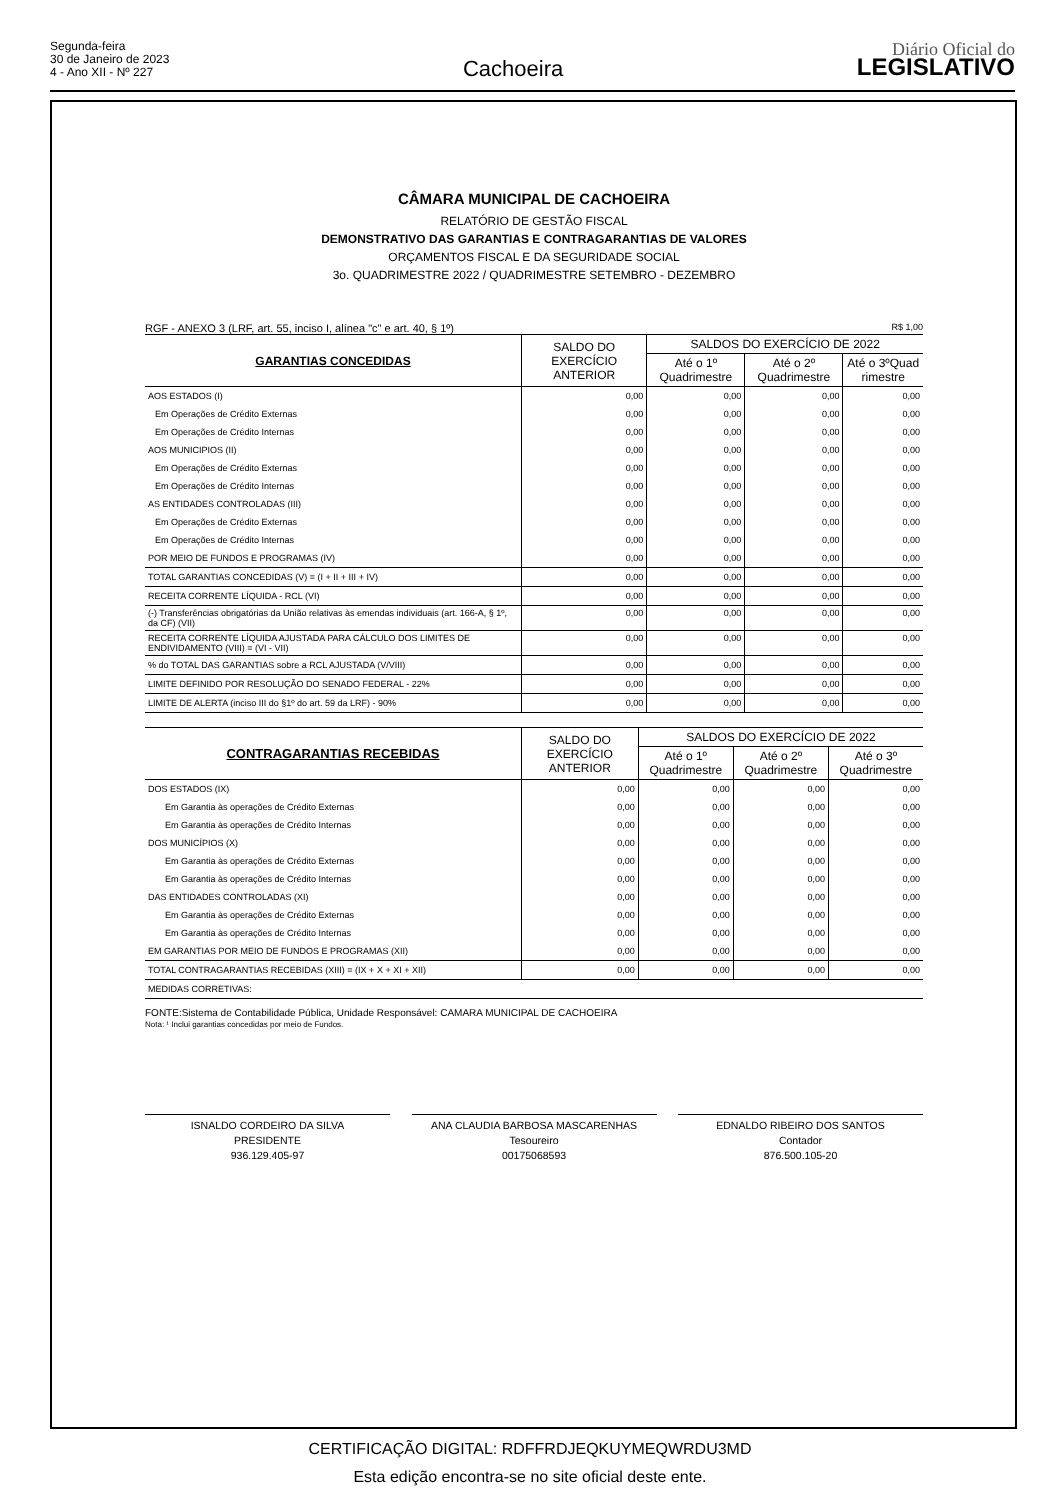Segunda-feira
30 de Janeiro de 2023
4 - Ano XII - Nº 227
Cachoeira
Diário Oficial do
LEGISLATIVO
CÂMARA MUNICIPAL DE CACHOEIRA
RELATÓRIO DE GESTÃO FISCAL
DEMONSTRATIVO DAS GARANTIAS E CONTRAGARANTIAS DE VALORES
ORÇAMENTOS FISCAL E DA SEGURIDADE SOCIAL
3o. QUADRIMESTRE 2022 / QUADRIMESTRE SETEMBRO - DEZEMBRO
RGF - ANEXO 3 (LRF, art. 55, inciso I, alínea "c" e art. 40, § 1º) R$ 1,00
| GARANTIAS CONCEDIDAS | SALDO DO EXERCÍCIO ANTERIOR | SALDOS DO EXERCÍCIO DE 2022 | | |
| --- | --- | --- | --- | --- |
| | | Até o 1º Quadrimestre | Até o 2º Quadrimestre | Até o 3ºQuad rimestre |
| AOS ESTADOS (I) | 0,00 | 0,00 | 0,00 | 0,00 |
| Em Operações de Crédito Externas | 0,00 | 0,00 | 0,00 | 0,00 |
| Em Operações de Crédito Internas | 0,00 | 0,00 | 0,00 | 0,00 |
| AOS MUNICIPIOS (II) | 0,00 | 0,00 | 0,00 | 0,00 |
| Em Operações de Crédito Externas | 0,00 | 0,00 | 0,00 | 0,00 |
| Em Operações de Crédito Internas | 0,00 | 0,00 | 0,00 | 0,00 |
| AS ENTIDADES CONTROLADAS (III) | 0,00 | 0,00 | 0,00 | 0,00 |
| Em Operações de Crédito Externas | 0,00 | 0,00 | 0,00 | 0,00 |
| Em Operações de Crédito Internas | 0,00 | 0,00 | 0,00 | 0,00 |
| POR MEIO DE FUNDOS E PROGRAMAS (IV) | 0,00 | 0,00 | 0,00 | 0,00 |
| TOTAL GARANTIAS CONCEDIDAS (V) = (I + II + III + IV) | 0,00 | 0,00 | 0,00 | 0,00 |
| RECEITA CORRENTE LÍQUIDA - RCL (VI) | 0,00 | 0,00 | 0,00 | 0,00 |
| (-) Transferências obrigatórias da União relativas às emendas individuais (art. 166-A, § 1º, da CF) (VII) | 0,00 | 0,00 | 0,00 | 0,00 |
| RECEITA CORRENTE LÍQUIDA AJUSTADA PARA CÁLCULO DOS LIMITES DE ENDIVIDAMENTO (VIII) = (VI - VII) | 0,00 | 0,00 | 0,00 | 0,00 |
| % do TOTAL DAS GARANTIAS sobre a RCL AJUSTADA (V/VIII) | 0,00 | 0,00 | 0,00 | 0,00 |
| LIMITE DEFINIDO POR RESOLUÇÃO DO SENADO FEDERAL - 22% | 0,00 | 0,00 | 0,00 | 0,00 |
| LIMITE DE ALERTA (inciso III do §1º do art. 59 da LRF) - 90% | 0,00 | 0,00 | 0,00 | 0,00 |
| CONTRAGARANTIAS RECEBIDAS | SALDO DO EXERCÍCIO ANTERIOR | SALDOS DO EXERCÍCIO DE 2022 | | |
| --- | --- | --- | --- | --- |
| | | Até o 1º Quadrimestre | Até o 2º Quadrimestre | Até o 3º Quadrimestre |
| DOS ESTADOS (IX) | 0,00 | 0,00 | 0,00 | 0,00 |
| Em Garantia às operações de Crédito Externas | 0,00 | 0,00 | 0,00 | 0,00 |
| Em Garantia às operações de Crédito Internas | 0,00 | 0,00 | 0,00 | 0,00 |
| DOS MUNICÍPIOS (X) | 0,00 | 0,00 | 0,00 | 0,00 |
| Em Garantia às operações de Crédito Externas | 0,00 | 0,00 | 0,00 | 0,00 |
| Em Garantia às operações de Crédito Internas | 0,00 | 0,00 | 0,00 | 0,00 |
| DAS ENTIDADES CONTROLADAS (XI) | 0,00 | 0,00 | 0,00 | 0,00 |
| Em Garantia às operações de Crédito Externas | 0,00 | 0,00 | 0,00 | 0,00 |
| Em Garantia às operações de Crédito Internas | 0,00 | 0,00 | 0,00 | 0,00 |
| EM GARANTIAS POR MEIO DE FUNDOS E PROGRAMAS (XII) | 0,00 | 0,00 | 0,00 | 0,00 |
| TOTAL CONTRAGARANTIAS RECEBIDAS (XIII) = (IX + X + XI + XII) | 0,00 | 0,00 | 0,00 | 0,00 |
| MEDIDAS CORRETIVAS: | | | | |
FONTE:Sistema de Contabilidade Pública, Unidade Responsável: CAMARA MUNICIPAL DE CACHOEIRA
Nota: ¹ Inclui garantias concedidas por meio de Fundos.
ISNALDO CORDEIRO DA SILVA
PRESIDENTE
936.129.405-97
ANA CLAUDIA BARBOSA MASCARENHAS
Tesoureiro
00175068593
EDNALDO RIBEIRO DOS SANTOS
Contador
876.500.105-20
CERTIFICAÇÃO DIGITAL: RDFFRDJEQKUYMEQWRDU3MD
Esta edição encontra-se no site oficial deste ente.